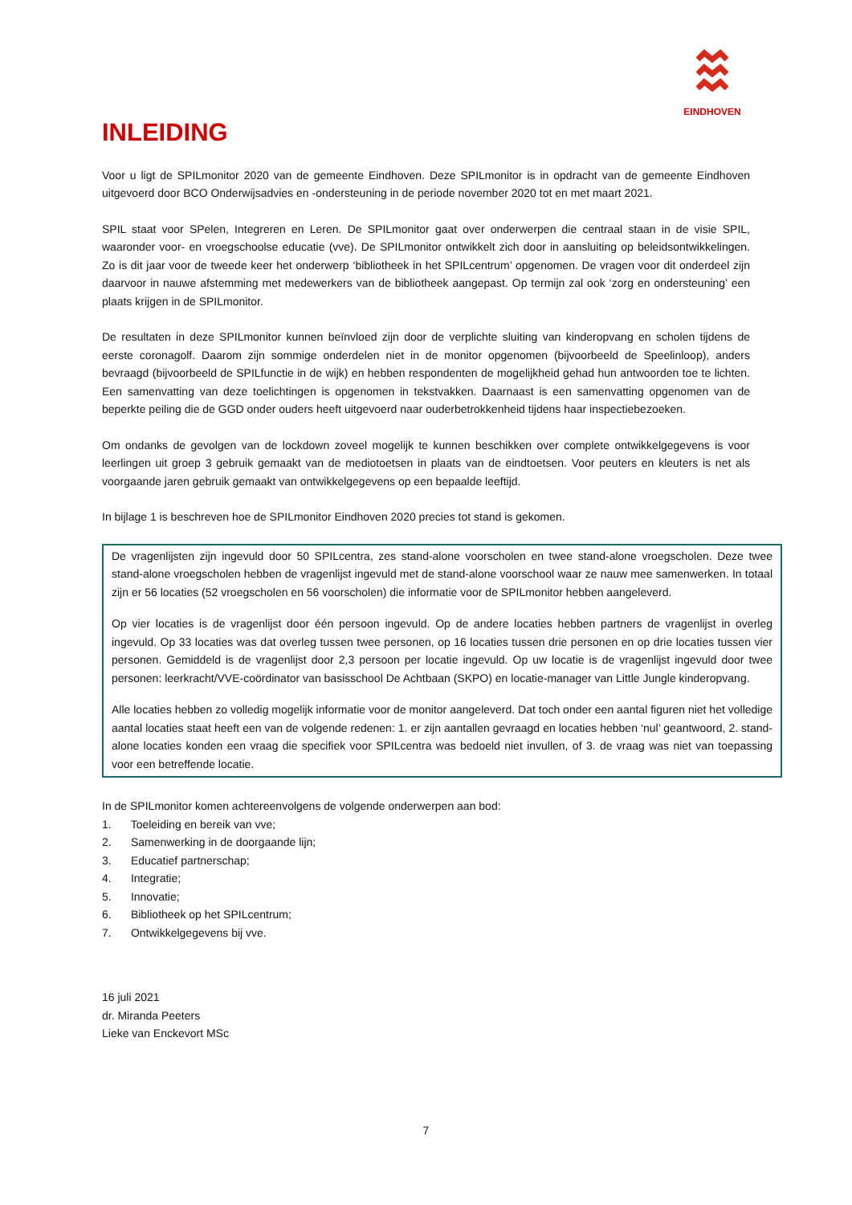EINDHOVEN
INLEIDING
Voor u ligt de SPILmonitor 2020 van de gemeente Eindhoven. Deze SPILmonitor is in opdracht van de gemeente Eindhoven uitgevoerd door BCO Onderwijsadvies en -ondersteuning in de periode november 2020 tot en met maart 2021.
SPIL staat voor SPelen, Integreren en Leren. De SPILmonitor gaat over onderwerpen die centraal staan in de visie SPIL, waaronder voor- en vroegschoolse educatie (vve). De SPILmonitor ontwikkelt zich door in aansluiting op beleidsontwikkelingen. Zo is dit jaar voor de tweede keer het onderwerp ‘bibliotheek in het SPILcentrum’ opgenomen. De vragen voor dit onderdeel zijn daarvoor in nauwe afstemming met medewerkers van de bibliotheek aangepast. Op termijn zal ook ‘zorg en ondersteuning’ een plaats krijgen in de SPILmonitor.
De resultaten in deze SPILmonitor kunnen beïnvloed zijn door de verplichte sluiting van kinderopvang en scholen tijdens de eerste coronagolf. Daarom zijn sommige onderdelen niet in de monitor opgenomen (bijvoorbeeld de Speelinloop), anders bevraagd (bijvoorbeeld de SPILfunctie in de wijk) en hebben respondenten de mogelijkheid gehad hun antwoorden toe te lichten. Een samenvatting van deze toelichtingen is opgenomen in tekstvakken. Daarnaast is een samenvatting opgenomen van de beperkte peiling die de GGD onder ouders heeft uitgevoerd naar ouderbetrokkenheid tijdens haar inspectiebezoeken.
Om ondanks de gevolgen van de lockdown zoveel mogelijk te kunnen beschikken over complete ontwikkelgegevens is voor leerlingen uit groep 3 gebruik gemaakt van de mediotoetsen in plaats van de eindtoetsen. Voor peuters en kleuters is net als voorgaande jaren gebruik gemaakt van ontwikkelgegevens op een bepaalde leeftijd.
In bijlage 1 is beschreven hoe de SPILmonitor Eindhoven 2020 precies tot stand is gekomen.
De vragenlijsten zijn ingevuld door 50 SPILcentra, zes stand-alone voorscholen en twee stand-alone vroegscholen. Deze twee stand-alone vroegscholen hebben de vragenlijst ingevuld met de stand-alone voorschool waar ze nauw mee samenwerken. In totaal zijn er 56 locaties (52 vroegscholen en 56 voorscholen) die informatie voor de SPILmonitor hebben aangeleverd.
Op vier locaties is de vragenlijst door één persoon ingevuld. Op de andere locaties hebben partners de vragenlijst in overleg ingevuld. Op 33 locaties was dat overleg tussen twee personen, op 16 locaties tussen drie personen en op drie locaties tussen vier personen. Gemiddeld is de vragenlijst door 2,3 persoon per locatie ingevuld. Op uw locatie is de vragenlijst ingevuld door twee personen: leerkracht/VVE-coördinator van basisschool De Achtbaan (SKPO) en locatie-manager van Little Jungle kinderopvang.
Alle locaties hebben zo volledig mogelijk informatie voor de monitor aangeleverd. Dat toch onder een aantal figuren niet het volledige aantal locaties staat heeft een van de volgende redenen: 1. er zijn aantallen gevraagd en locaties hebben ‘nul’ geantwoord, 2. stand-alone locaties konden een vraag die specifiek voor SPILcentra was bedoeld niet invullen, of 3. de vraag was niet van toepassing voor een betreffende locatie.
In de SPILmonitor komen achtereenvolgens de volgende onderwerpen aan bod:
1. Toeleiding en bereik van vve;
2. Samenwerking in de doorgaande lijn;
3. Educatief partnerschap;
4. Integratie;
5. Innovatie;
6. Bibliotheek op het SPILcentrum;
7. Ontwikkelgegevens bij vve.
16 juli 2021
dr. Miranda Peeters
Lieke van Enckevort MSc
7